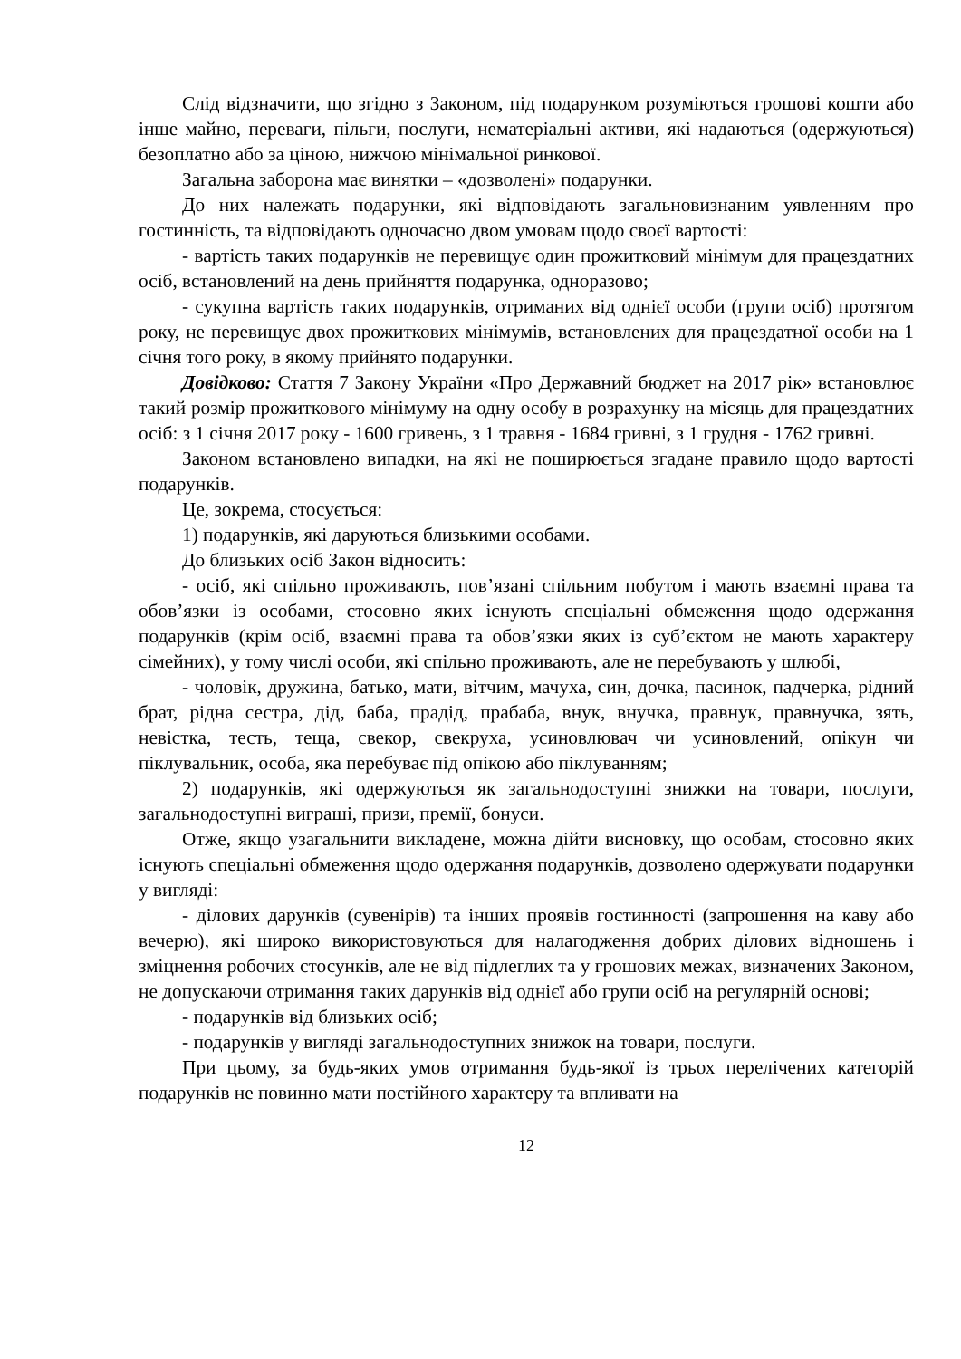Слід відзначити, що згідно з Законом, під подарунком розуміються грошові кошти або інше майно, переваги, пільги, послуги, нематеріальні активи, які надаються (одержуються) безоплатно або за ціною, нижчою мінімальної ринкової.
Загальна заборона має винятки – «дозволені» подарунки.
До них належать подарунки, які відповідають загальновизнаним уявленням про гостинність, та відповідають одночасно двом умовам щодо своєї вартості:
- вартість таких подарунків не перевищує один прожитковий мінімум для працездатних осіб, встановлений на день прийняття подарунка, одноразово;
- сукупна вартість таких подарунків, отриманих від однієї особи (групи осіб) протягом року, не перевищує двох прожиткових мінімумів, встановлених для працездатної особи на 1 січня того року, в якому прийнято подарунки.
Довідково: Стаття 7 Закону України «Про Державний бюджет на 2017 рік» встановлює такий розмір прожиткового мінімуму на одну особу в розрахунку на місяць для працездатних осіб: з 1 січня 2017 року - 1600 гривень, з 1 травня - 1684 гривні, з 1 грудня - 1762 гривні.
Законом встановлено випадки, на які не поширюється згадане правило щодо вартості подарунків.
Це, зокрема, стосується:
1) подарунків, які даруються близькими особами.
До близьких осіб Закон відносить:
- осіб, які спільно проживають, пов’язані спільним побутом і мають взаємні права та обов’язки із особами, стосовно яких існують спеціальні обмеження щодо одержання подарунків (крім осіб, взаємні права та обов’язки яких із суб’єктом не мають характеру сімейних), у тому числі особи, які спільно проживають, але не перебувають у шлюбі,
- чоловік, дружина, батько, мати, вітчим, мачуха, син, дочка, пасинок, падчерка, рідний брат, рідна сестра, дід, баба, прадід, прабаба, внук, внучка, правнук, правнучка, зять, невістка, тесть, теща, свекор, свекруха, усиновлювач чи усиновлений, опікун чи піклувальник, особа, яка перебуває під опікою або піклуванням;
2) подарунків, які одержуються як загальнодоступні знижки на товари, послуги, загальнодоступні виграші, призи, премії, бонуси.
Отже, якщо узагальнити викладене, можна дійти висновку, що особам, стосовно яких існують спеціальні обмеження щодо одержання подарунків, дозволено одержувати подарунки у вигляді:
- ділових дарунків (сувенірів) та інших проявів гостинності (запрошення на каву або вечерю), які широко використовуються для налагодження добрих ділових відношень і зміцнення робочих стосунків, але не від підлеглих та у грошових межах, визначених Законом, не допускаючи отримання таких дарунків від однієї або групи осіб на регулярній основі;
- подарунків від близьких осіб;
- подарунків у вигляді загальнодоступних знижок на товари, послуги.
При цьому, за будь-яких умов отримання будь-якої із трьох перелічених категорій подарунків не повинно мати постійного характеру та впливати на
12